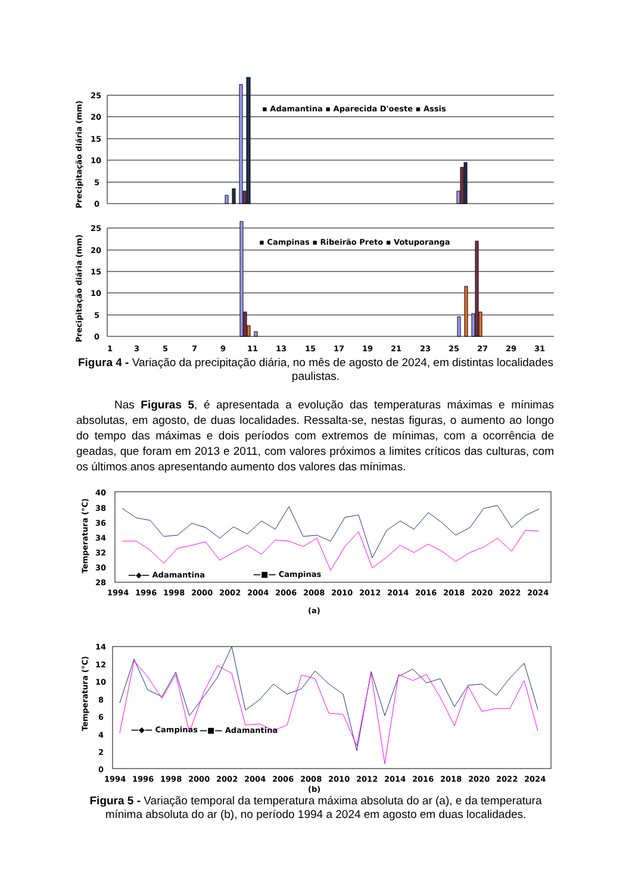Precipitação diária (mm)
Precipitação diária (mm)
25
20
15
10
5
0
25
20
15
10
5
0
▪ Adamantina ▪ Aparecida D'oeste ▪ Assis
▪ Campinas ▪ Ribeirão Preto ▪ Votuporanga
1 3 5 7 9 11 13 15 17 19 21 23 25 27 29 31
Figura 4 - Variação da precipitação diária, no mês de agosto de 2024, em distintas localidades paulistas.
Nas Figuras 5, é apresentada a evolução das temperaturas máximas e mínimas absolutas, em agosto, de duas localidades. Ressalta-se, nestas figuras, o aumento ao longo do tempo das máximas e dois períodos com extremos de mínimas, com a ocorrência de geadas, que foram em 2013 e 2011, com valores próximos a limites críticos das culturas, com os últimos anos apresentando aumento dos valores das mínimas.
Temperatura (°C)
Temperatura (°C)
40
38
36
34
32
30
28
14
12
10
8
6
4
2
0
—◆— Adamantina
—■— Campinas
—◆— Campinas
—■— Adamantina
1994 1996 1998 2000 2002 2004 2006 2008 2010 2012 2014 2016 2018 2020 2022 2024
(a)
1994 1996 1998 2000 2002 2004 2006 2008 2010 2012 2014 2016 2018 2020 2022 2024
(b)
Figura 5 - Variação temporal da temperatura máxima absoluta do ar (a), e da temperatura mínima absoluta do ar (b), no período 1994 a 2024 em agosto em duas localidades.